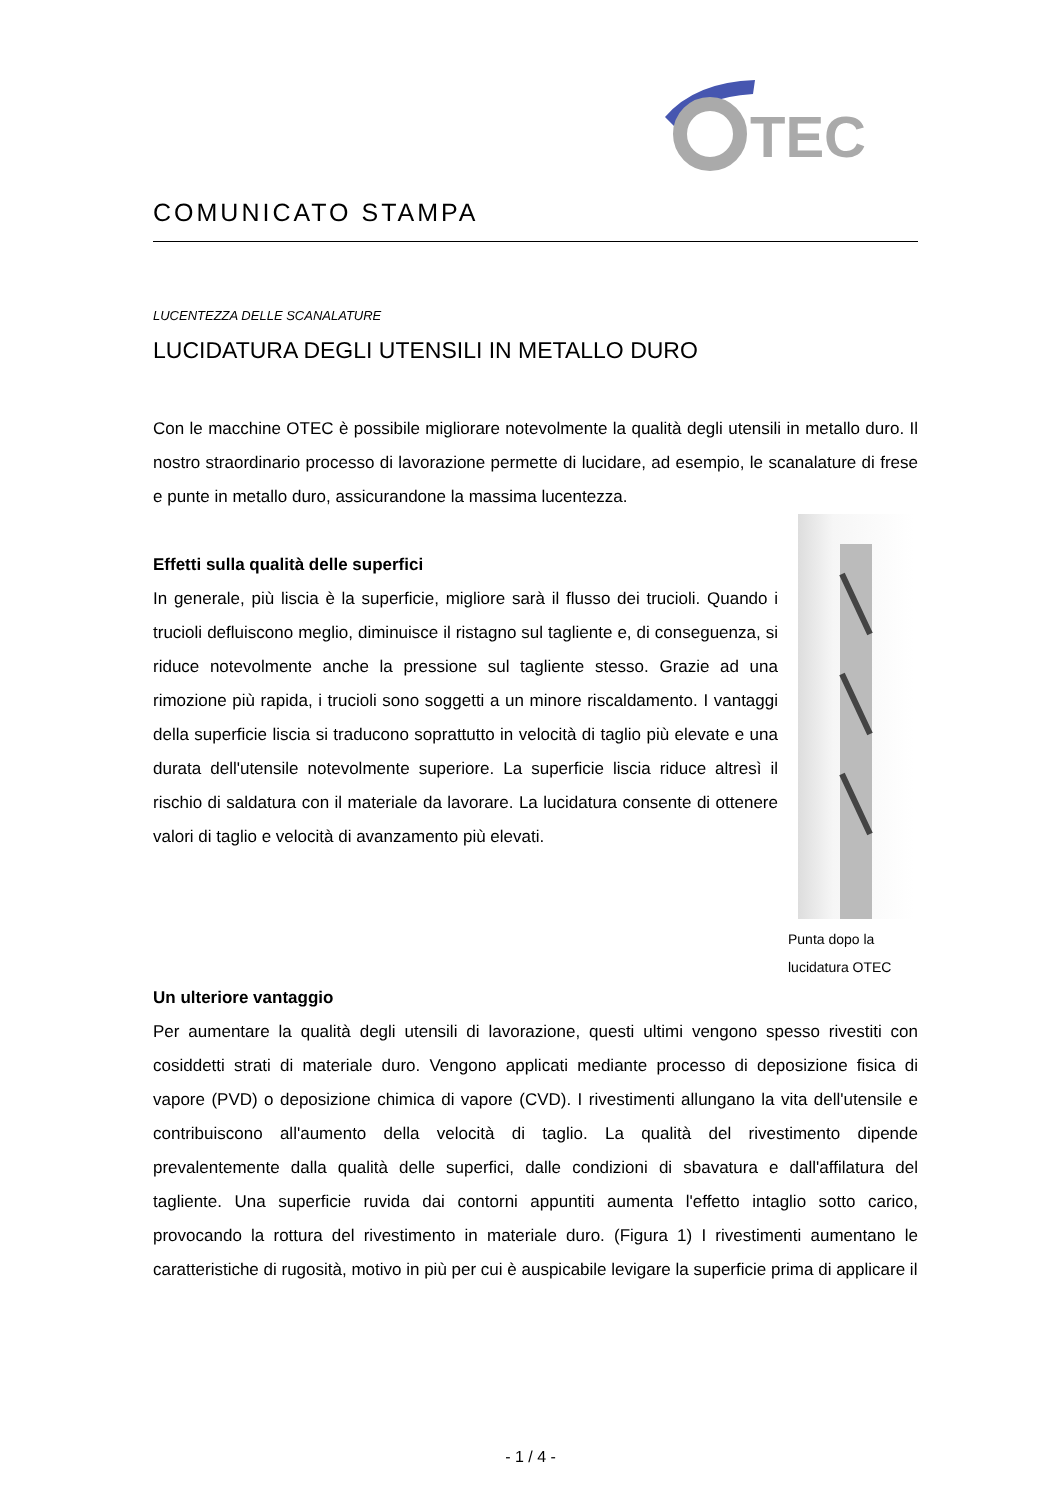TEC
COMUNICATO STAMPA
LUCENTEZZA DELLE SCANALATURE
LUCIDATURA DEGLI UTENSILI IN METALLO DURO
Con le macchine OTEC è possibile migliorare notevolmente la qualità degli utensili in metallo duro. Il nostro straordinario processo di lavorazione permette di lucidare, ad esempio, le scanalature di frese e punte in metallo duro, assicurandone la massima lucentezza.
Effetti sulla qualità delle superfici
In generale, più liscia è la superficie, migliore sarà il flusso dei trucioli. Quando i trucioli defluiscono meglio, diminuisce il ristagno sul tagliente e, di conseguenza, si riduce notevolmente anche la pressione sul tagliente stesso. Grazie ad una rimozione più rapida, i trucioli sono soggetti a un minore riscaldamento. I vantaggi della superficie liscia si traducono soprattutto in velocità di taglio più elevate e una durata dell'utensile notevolmente superiore. La superficie liscia riduce altresì il rischio di saldatura con il materiale da lavorare. La lucidatura consente di ottenere valori di taglio e velocità di avanzamento più elevati.
Punta dopo la
lucidatura OTEC
Un ulteriore vantaggio
Per aumentare la qualità degli utensili di lavorazione, questi ultimi vengono spesso rivestiti con cosiddetti strati di materiale duro. Vengono applicati mediante processo di deposizione fisica di vapore (PVD) o deposizione chimica di vapore (CVD). I rivestimenti allungano la vita dell'utensile e contribuiscono all'aumento della velocità di taglio. La qualità del rivestimento dipende prevalentemente dalla qualità delle superfici, dalle condizioni di sbavatura e dall'affilatura del tagliente. Una superficie ruvida dai contorni appuntiti aumenta l'effetto intaglio sotto carico, provocando la rottura del rivestimento in materiale duro. (Figura 1) I rivestimenti aumentano le caratteristiche di rugosità, motivo in più per cui è auspicabile levigare la superficie prima di applicare il
- 1 / 4 -